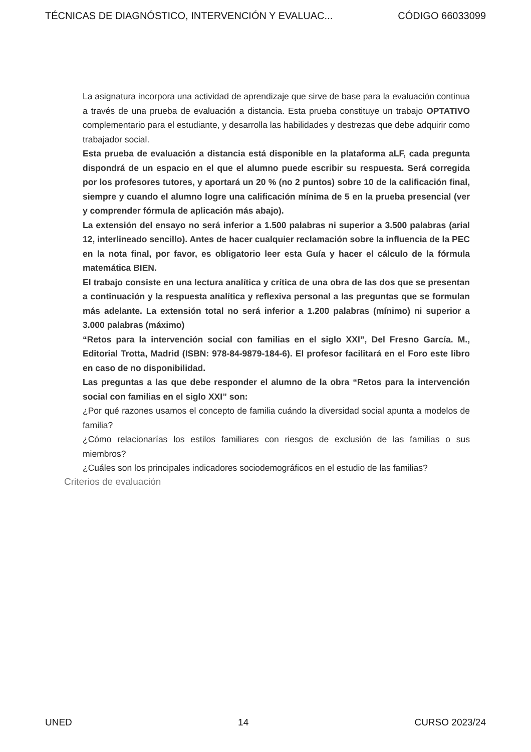TÉCNICAS DE DIAGNÓSTICO, INTERVENCIÓN Y EVALUAC... CÓDIGO 66033099
La asignatura incorpora una actividad de aprendizaje que sirve de base para la evaluación continua a través de una prueba de evaluación a distancia. Esta prueba constituye un trabajo OPTATIVO complementario para el estudiante, y desarrolla las habilidades y destrezas que debe adquirir como trabajador social.
Esta prueba de evaluación a distancia está disponible en la plataforma aLF, cada pregunta dispondrá de un espacio en el que el alumno puede escribir su respuesta. Será corregida por los profesores tutores, y aportará un 20 % (no 2 puntos) sobre 10 de la calificación final, siempre y cuando el alumno logre una calificación mínima de 5 en la prueba presencial (ver y comprender fórmula de aplicación más abajo).
La extensión del ensayo no será inferior a 1.500 palabras ni superior a 3.500 palabras (arial 12, interlineado sencillo). Antes de hacer cualquier reclamación sobre la influencia de la PEC en la nota final, por favor, es obligatorio leer esta Guía y hacer el cálculo de la fórmula matemática BIEN.
El trabajo consiste en una lectura analítica y crítica de una obra de las dos que se presentan a continuación y la respuesta analítica y reflexiva personal a las preguntas que se formulan más adelante. La extensión total no será inferior a 1.200 palabras (mínimo) ni superior a 3.000 palabras (máximo)
“Retos para la intervención social con familias en el siglo XXI”, Del Fresno García. M., Editorial Trotta, Madrid (ISBN: 978-84-9879-184-6). El profesor facilitará en el Foro este libro en caso de no disponibilidad.
Las preguntas a las que debe responder el alumno de la obra “Retos para la intervención social con familias en el siglo XXI” son:
¿Por qué razones usamos el concepto de familia cuándo la diversidad social apunta a modelos de familia?
¿Cómo relacionarías los estilos familiares con riesgos de exclusión de las familias o sus miembros?
¿Cuáles son los principales indicadores sociodemográficos en el estudio de las familias?
Criterios de evaluación
UNED 14 CURSO 2023/24